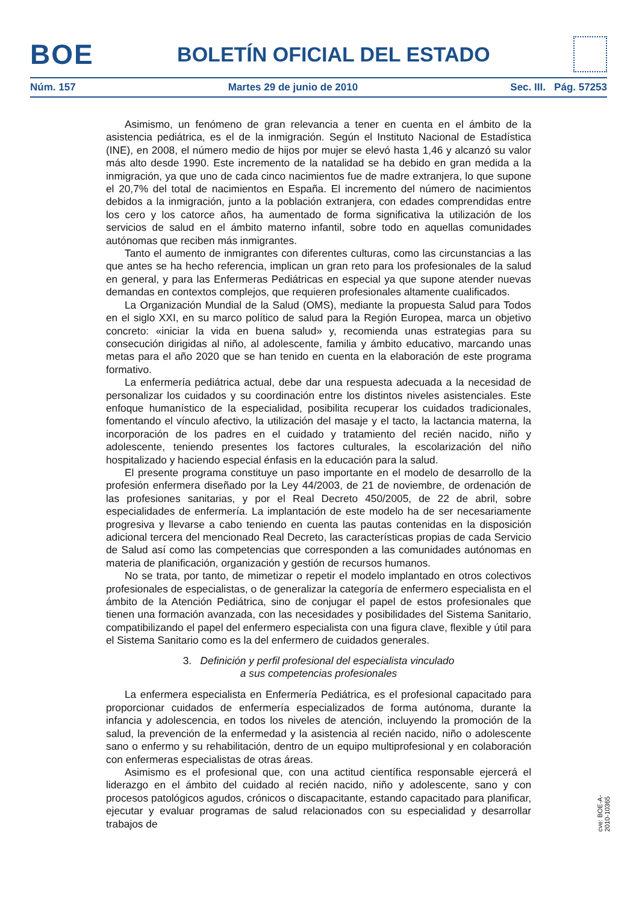BOE BOLETÍN OFICIAL DEL ESTADO
Núm. 157 Martes 29 de junio de 2010 Sec. III. Pág. 57253
Asimismo, un fenómeno de gran relevancia a tener en cuenta en el ámbito de la asistencia pediátrica, es el de la inmigración. Según el Instituto Nacional de Estadística (INE), en 2008, el número medio de hijos por mujer se elevó hasta 1,46 y alcanzó su valor más alto desde 1990. Este incremento de la natalidad se ha debido en gran medida a la inmigración, ya que uno de cada cinco nacimientos fue de madre extranjera, lo que supone el 20,7% del total de nacimientos en España. El incremento del número de nacimientos debidos a la inmigración, junto a la población extranjera, con edades comprendidas entre los cero y los catorce años, ha aumentado de forma significativa la utilización de los servicios de salud en el ámbito materno infantil, sobre todo en aquellas comunidades autónomas que reciben más inmigrantes.
Tanto el aumento de inmigrantes con diferentes culturas, como las circunstancias a las que antes se ha hecho referencia, implican un gran reto para los profesionales de la salud en general, y para las Enfermeras Pediátricas en especial ya que supone atender nuevas demandas en contextos complejos, que requieren profesionales altamente cualificados.
La Organización Mundial de la Salud (OMS), mediante la propuesta Salud para Todos en el siglo XXI, en su marco político de salud para la Región Europea, marca un objetivo concreto: «iniciar la vida en buena salud» y, recomienda unas estrategias para su consecución dirigidas al niño, al adolescente, familia y ámbito educativo, marcando unas metas para el año 2020 que se han tenido en cuenta en la elaboración de este programa formativo.
La enfermería pediátrica actual, debe dar una respuesta adecuada a la necesidad de personalizar los cuidados y su coordinación entre los distintos niveles asistenciales. Este enfoque humanístico de la especialidad, posibilita recuperar los cuidados tradicionales, fomentando el vínculo afectivo, la utilización del masaje y el tacto, la lactancia materna, la incorporación de los padres en el cuidado y tratamiento del recién nacido, niño y adolescente, teniendo presentes los factores culturales, la escolarización del niño hospitalizado y haciendo especial énfasis en la educación para la salud.
El presente programa constituye un paso importante en el modelo de desarrollo de la profesión enfermera diseñado por la Ley 44/2003, de 21 de noviembre, de ordenación de las profesiones sanitarias, y por el Real Decreto 450/2005, de 22 de abril, sobre especialidades de enfermería. La implantación de este modelo ha de ser necesariamente progresiva y llevarse a cabo teniendo en cuenta las pautas contenidas en la disposición adicional tercera del mencionado Real Decreto, las características propias de cada Servicio de Salud así como las competencias que corresponden a las comunidades autónomas en materia de planificación, organización y gestión de recursos humanos.
No se trata, por tanto, de mimetizar o repetir el modelo implantado en otros colectivos profesionales de especialistas, o de generalizar la categoría de enfermero especialista en el ámbito de la Atención Pediátrica, sino de conjugar el papel de estos profesionales que tienen una formación avanzada, con las necesidades y posibilidades del Sistema Sanitario, compatibilizando el papel del enfermero especialista con una figura clave, flexible y útil para el Sistema Sanitario como es la del enfermero de cuidados generales.
3. Definición y perfil profesional del especialista vinculado
a sus competencias profesionales
La enfermera especialista en Enfermería Pediátrica, es el profesional capacitado para proporcionar cuidados de enfermería especializados de forma autónoma, durante la infancia y adolescencia, en todos los niveles de atención, incluyendo la promoción de la salud, la prevención de la enfermedad y la asistencia al recién nacido, niño o adolescente sano o enfermo y su rehabilitación, dentro de un equipo multiprofesional y en colaboración con enfermeras especialistas de otras áreas.
Asimismo es el profesional que, con una actitud científica responsable ejercerá el liderazgo en el ámbito del cuidado al recién nacido, niño y adolescente, sano y con procesos patológicos agudos, crónicos o discapacitante, estando capacitado para planificar, ejecutar y evaluar programas de salud relacionados con su especialidad y desarrollar trabajos de
cve: BOE-A-2010-10365